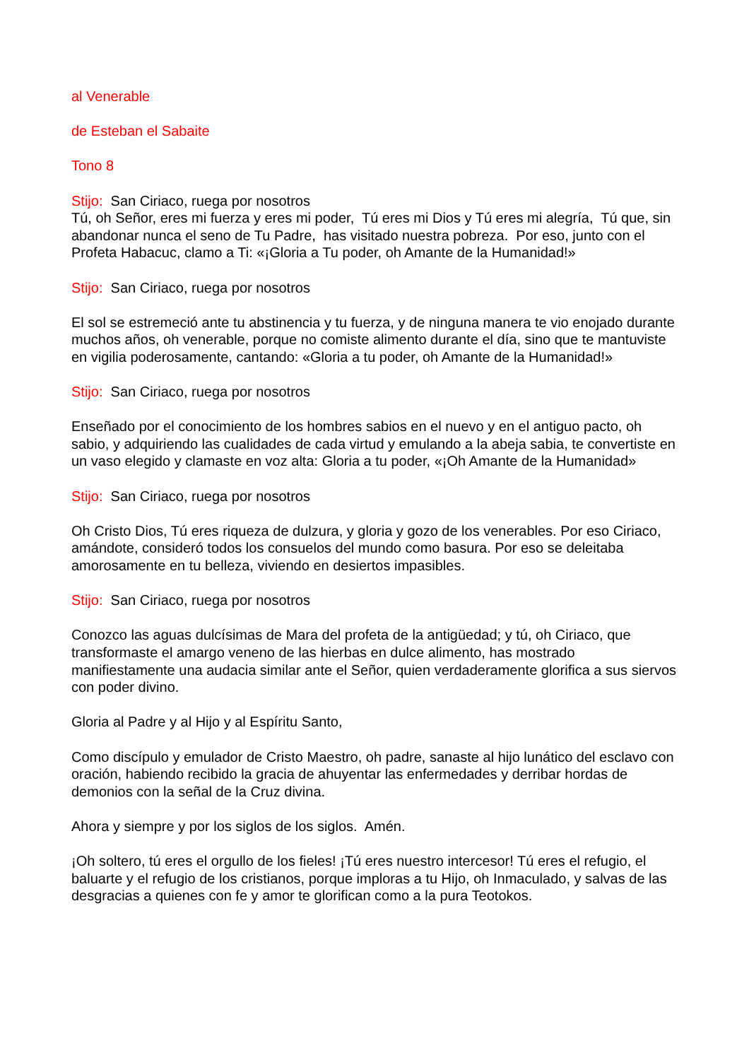al Venerable
de Esteban el Sabaite
Tono 8
Stijo: San Ciriaco, ruega por nosotros
Tú, oh Señor, eres mi fuerza y eres mi poder, Tú eres mi Dios y Tú eres mi alegría, Tú que, sin abandonar nunca el seno de Tu Padre, has visitado nuestra pobreza. Por eso, junto con el Profeta Habacuc, clamo a Ti: «¡Gloria a Tu poder, oh Amante de la Humanidad!»
Stijo: San Ciriaco, ruega por nosotros
El sol se estremeció ante tu abstinencia y tu fuerza, y de ninguna manera te vio enojado durante muchos años, oh venerable, porque no comiste alimento durante el día, sino que te mantuviste en vigilia poderosamente, cantando: «Gloria a tu poder, oh Amante de la Humanidad!»
Stijo: San Ciriaco, ruega por nosotros
Enseñado por el conocimiento de los hombres sabios en el nuevo y en el antiguo pacto, oh sabio, y adquiriendo las cualidades de cada virtud y emulando a la abeja sabia, te convertiste en un vaso elegido y clamaste en voz alta: Gloria a tu poder, «¡Oh Amante de la Humanidad»
Stijo: San Ciriaco, ruega por nosotros
Oh Cristo Dios, Tú eres riqueza de dulzura, y gloria y gozo de los venerables. Por eso Ciriaco, amándote, consideró todos los consuelos del mundo como basura. Por eso se deleitaba amorosamente en tu belleza, viviendo en desiertos impasibles.
Stijo: San Ciriaco, ruega por nosotros
Conozco las aguas dulcísimas de Mara del profeta de la antigüedad; y tú, oh Ciriaco, que transformaste el amargo veneno de las hierbas en dulce alimento, has mostrado manifiestamente una audacia similar ante el Señor, quien verdaderamente glorifica a sus siervos con poder divino.
Gloria al Padre y al Hijo y al Espíritu Santo,
Como discípulo y emulador de Cristo Maestro, oh padre, sanaste al hijo lunático del esclavo con oración, habiendo recibido la gracia de ahuyentar las enfermedades y derribar hordas de demonios con la señal de la Cruz divina.
Ahora y siempre y por los siglos de los siglos. Amén.
¡Oh soltero, tú eres el orgullo de los fieles! ¡Tú eres nuestro intercesor! Tú eres el refugio, el baluarte y el refugio de los cristianos, porque imploras a tu Hijo, oh Inmaculado, y salvas de las desgracias a quienes con fe y amor te glorifican como a la pura Teotokos.